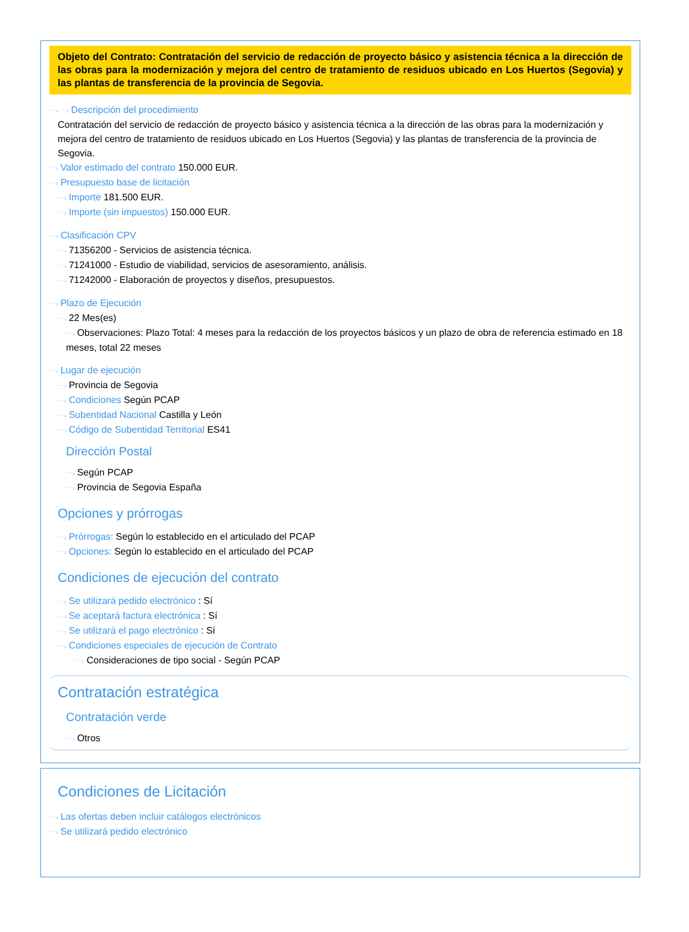Objeto del Contrato: Contratación del servicio de redacción de proyecto básico y asistencia técnica a la dirección de las obras para la modernización y mejora del centro de tratamiento de residuos ubicado en Los Huertos (Segovia) y las plantas de transferencia de la provincia de Segovia.
⋯› ⋯› Descripción del procedimiento
Contratación del servicio de redacción de proyecto básico y asistencia técnica a la dirección de las obras para la modernización y mejora del centro de tratamiento de residuos ubicado en Los Huertos (Segovia) y las plantas de transferencia de la provincia de Segovia.
⋯› Valor estimado del contrato 150.000 EUR.
⋯› Presupuesto base de licitación
⋯› Importe 181.500 EUR.
⋯› Importe (sin impuestos) 150.000 EUR.
⋯› Clasificación CPV
⋯› 71356200 - Servicios de asistencia técnica.
⋯› 71241000 - Estudio de viabilidad, servicios de asesoramiento, análisis.
⋯› 71242000 - Elaboración de proyectos y diseños, presupuestos.
⋯› Plazo de Ejecución
⋯› 22 Mes(es)
⋯› Observaciones: Plazo Total: 4 meses para la redacción de los proyectos básicos y un plazo de obra de referencia estimado en 18 meses, total 22 meses
⋯› Lugar de ejecución
⋯› Provincia de Segovia
⋯› Condiciones Según PCAP
⋯› Subentidad Nacional Castilla y León
⋯› Código de Subentidad Territorial ES41
Dirección Postal
⋯› Según PCAP
⋯› Provincia de Segovia España
Opciones y prórrogas
⋯› Prórrogas: Según lo establecido en el articulado del PCAP
⋯› Opciones: Según lo establecido en el articulado del PCAP
Condiciones de ejecución del contrato
⋯› Se utilizará pedido electrónico : Sí
⋯› Se aceptará factura electrónica : Sí
⋯› Se utilizará el pago electrónico : Sí
⋯› Condiciones especiales de ejecución de Contrato
⋯› Consideraciones de tipo social - Según PCAP
Contratación estratégica
Contratación verde
⋯› Otros
Condiciones de Licitación
⋯› Las ofertas deben incluir catálogos electrónicos
⋯› Se utilizará pedido electrónico